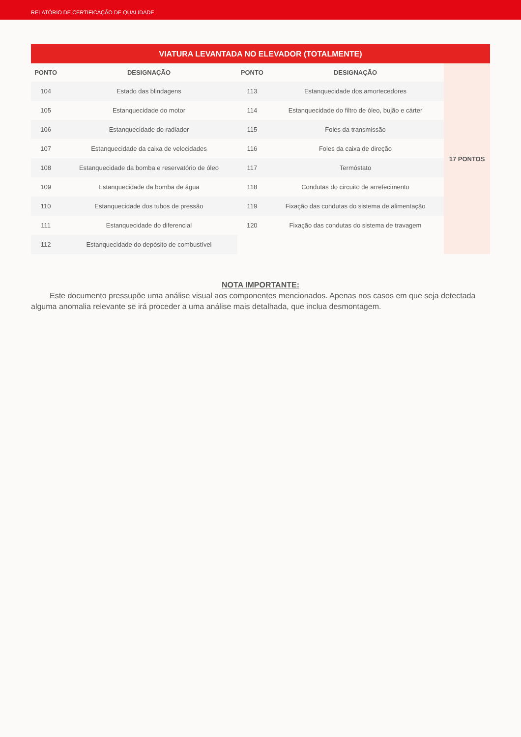RELATÓRIO DE CERTIFICAÇÃO DE QUALIDADE
| VIATURA LEVANTADA NO ELEVADOR (TOTALMENTE) | | | | |
| --- | --- | --- | --- | --- |
| PONTO | DESIGNAÇÃO | PONTO | DESIGNAÇÃO | 17 PONTOS |
| 104 | Estado das blindagens | 113 | Estanquecidade dos amortecedores | |
| 105 | Estanquecidade do motor | 114 | Estanquecidade do filtro de óleo, bujão e cárter | |
| 106 | Estanquecidade do radiador | 115 | Foles da transmissão | |
| 107 | Estanquecidade da caixa de velocidades | 116 | Foles da caixa de direção | |
| 108 | Estanquecidade da bomba e reservatório de óleo | 117 | Termóstato | |
| 109 | Estanquecidade da bomba de água | 118 | Condutas do circuito de arrefecimento | |
| 110 | Estanquecidade dos tubos de pressão | 119 | Fixação das condutas do sistema de alimentação | |
| 111 | Estanquecidade do diferencial | 120 | Fixação das condutas do sistema de travagem | |
| 112 | Estanquecidade do depósito de combustível | | | |
NOTA IMPORTANTE:
Este documento pressupõe uma análise visual aos componentes mencionados. Apenas nos casos em que seja detectada alguma anomalia relevante se irá proceder a uma análise mais detalhada, que inclua desmontagem.